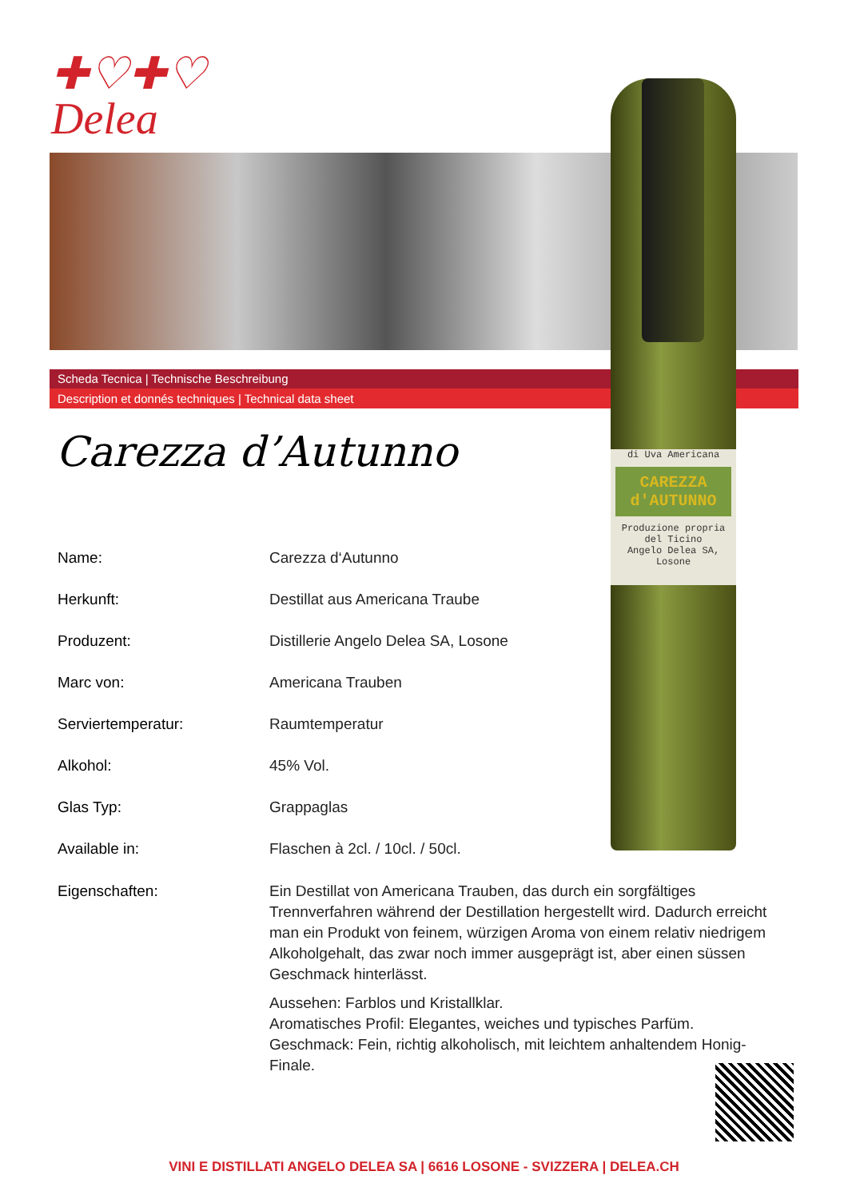✚♡✚♡
Delea
Scheda Tecnica | Technische Beschreibung
Description et donnés techniques | Technical data sheet
di Uva Americana
CAREZZA d'AUTUNNO
Produzione propria del Ticino
Angelo Delea SA, Losone
Carezza d’Autunno
| Name: | Carezza d‘Autunno |
| Herkunft: | Destillat aus Americana Traube |
| Produzent: | Distillerie Angelo Delea SA, Losone |
| Marc von: | Americana Trauben |
| Serviertemperatur: | Raumtemperatur |
| Alkohol: | 45% Vol. |
| Glas Typ: | Grappaglas |
| Available in: | Flaschen à 2cl. / 10cl. / 50cl. |
| Eigenschaften: | Ein Destillat von Americana Trauben, das durch ein sorgfältiges Trennverfahren während der Destillation hergestellt wird. Dadurch erreicht man ein Produkt von feinem, würzigen Aroma von einem relativ niedrigem Alkoholgehalt, das zwar noch immer ausgeprägt ist, aber einen süssen Geschmack hinterlässt. Aussehen: Farblos und Kristallklar. Aromatisches Profil: Elegantes, weiches und typisches Parfüm. Geschmack: Fein, richtig alkoholisch, mit leichtem anhaltendem Honig-Finale. |
VINI E DISTILLATI ANGELO DELEA SA | 6616 LOSONE - SVIZZERA | DELEA.CH